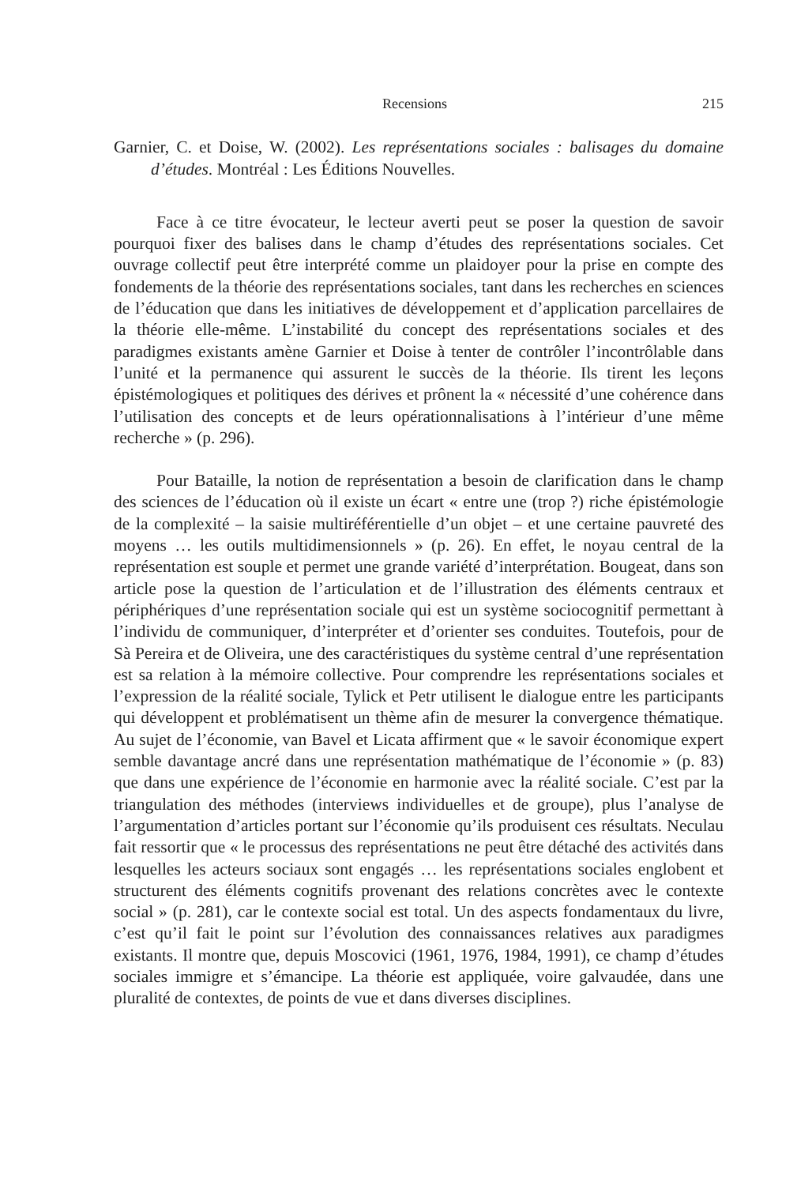Recensions 215
Garnier, C. et Doise, W. (2002). Les représentations sociales : balisages du domaine d’études. Montréal : Les Éditions Nouvelles.
Face à ce titre évocateur, le lecteur averti peut se poser la question de savoir pourquoi fixer des balises dans le champ d’études des représentations sociales. Cet ouvrage collectif peut être interprété comme un plaidoyer pour la prise en compte des fondements de la théorie des représentations sociales, tant dans les recherches en sciences de l’éducation que dans les initiatives de développement et d’application parcellaires de la théorie elle-même. L’instabilité du concept des représentations sociales et des paradigmes existants amène Garnier et Doise à tenter de contrôler l’incontrôlable dans l’unité et la permanence qui assurent le succès de la théorie. Ils tirent les leçons épistémologiques et politiques des dérives et prônent la « nécessité d’une cohérence dans l’utilisation des concepts et de leurs opérationnalisations à l’intérieur d’une même recherche » (p. 296).
Pour Bataille, la notion de représentation a besoin de clarification dans le champ des sciences de l’éducation où il existe un écart « entre une (trop ?) riche épistémologie de la complexité – la saisie multiréférentielle d’un objet – et une certaine pauvreté des moyens … les outils multidimensionnels » (p. 26). En effet, le noyau central de la représentation est souple et permet une grande variété d’interprétation. Bougeat, dans son article pose la question de l’articulation et de l’illustration des éléments centraux et périphériques d’une représentation sociale qui est un système sociocognitif permettant à l’individu de communiquer, d’interpréter et d’orienter ses conduites. Toutefois, pour de Sà Pereira et de Oliveira, une des caractéristiques du système central d’une représentation est sa relation à la mémoire collective. Pour comprendre les représentations sociales et l’expression de la réalité sociale, Tylick et Petr utilisent le dialogue entre les participants qui développent et problématisent un thème afin de mesurer la convergence thématique. Au sujet de l’économie, van Bavel et Licata affirment que « le savoir économique expert semble davantage ancré dans une représentation mathématique de l’économie » (p. 83) que dans une expérience de l’économie en harmonie avec la réalité sociale. C’est par la triangulation des méthodes (interviews individuelles et de groupe), plus l’analyse de l’argumentation d’articles portant sur l’économie qu’ils produisent ces résultats. Neculau fait ressortir que « le processus des représentations ne peut être détaché des activités dans lesquelles les acteurs sociaux sont engagés … les représentations sociales englobent et structurent des éléments cognitifs provenant des relations concrètes avec le contexte social » (p. 281), car le contexte social est total. Un des aspects fondamentaux du livre, c’est qu’il fait le point sur l’évolution des connaissances relatives aux paradigmes existants. Il montre que, depuis Moscovici (1961, 1976, 1984, 1991), ce champ d’études sociales immigre et s’émancipe. La théorie est appliquée, voire galvaudée, dans une pluralité de contextes, de points de vue et dans diverses disciplines.